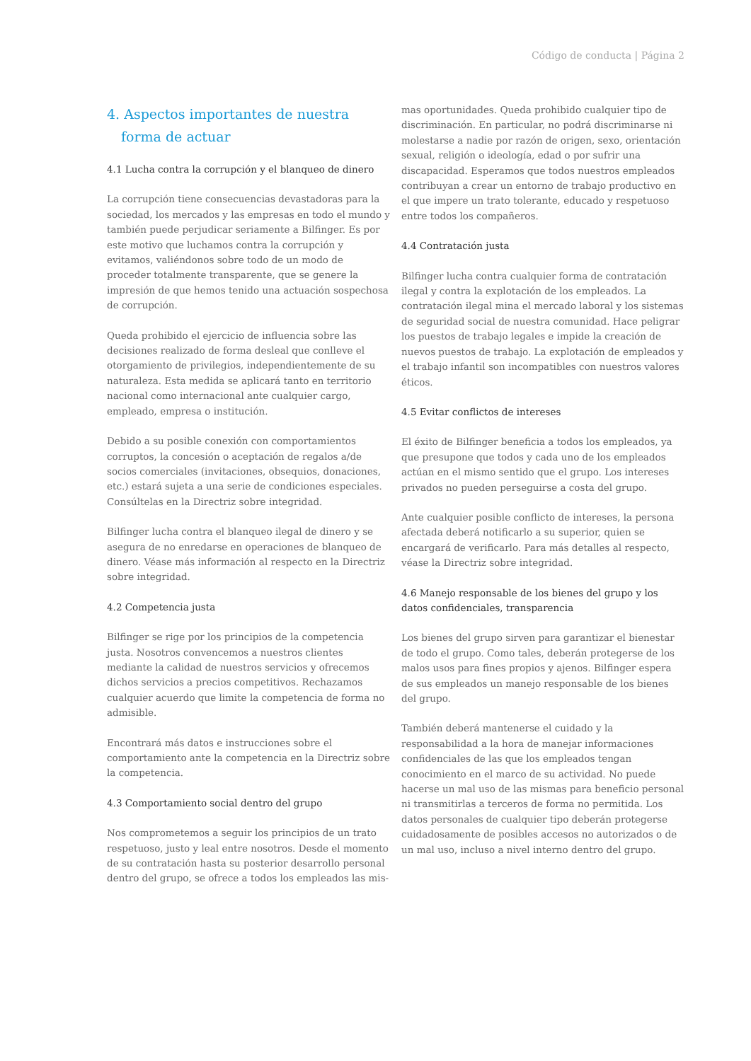Código de conducta | Página 2
4. Aspectos importantes de nuestra forma de actuar
4.1 Lucha contra la corrupción y el blanqueo de dinero
La corrupción tiene consecuencias devastadoras para la sociedad, los mercados y las empresas en todo el mundo y también puede perjudicar seriamente a Bilfinger. Es por este motivo que luchamos contra la corrupción y evitamos, valiéndonos sobre todo de un modo de proceder totalmente transparente, que se genere la impresión de que hemos tenido una actuación sospechosa de corrupción.
Queda prohibido el ejercicio de influencia sobre las decisiones realizado de forma desleal que conlleve el otorgamiento de privilegios, independientemente de su naturaleza. Esta medida se aplicará tanto en territorio nacional como internacional ante cualquier cargo, empleado, empresa o institución.
Debido a su posible conexión con comportamientos corruptos, la concesión o aceptación de regalos a/de socios comerciales (invitaciones, obsequios, donaciones, etc.) estará sujeta a una serie de condiciones especiales. Consúltelas en la Directriz sobre integridad.
Bilfinger lucha contra el blanqueo ilegal de dinero y se asegura de no enredarse en operaciones de blanqueo de dinero. Véase más información al respecto en la Directriz sobre integridad.
4.2 Competencia justa
Bilfinger se rige por los principios de la competencia justa. Nosotros convencemos a nuestros clientes mediante la calidad de nuestros servicios y ofrecemos dichos servicios a precios competitivos. Rechazamos cualquier acuerdo que limite la competencia de forma no admisible.
Encontrará más datos e instrucciones sobre el comportamiento ante la competencia en la Directriz sobre la competencia.
4.3 Comportamiento social dentro del grupo
Nos comprometemos a seguir los principios de un trato respetuoso, justo y leal entre nosotros. Desde el momento de su contratación hasta su posterior desarrollo personal dentro del grupo, se ofrece a todos los empleados las mis-
mas oportunidades. Queda prohibido cualquier tipo de discriminación. En particular, no podrá discriminarse ni molestarse a nadie por razón de origen, sexo, orientación sexual, religión o ideología, edad o por sufrir una discapacidad. Esperamos que todos nuestros empleados contribuyan a crear un entorno de trabajo productivo en el que impere un trato tolerante, educado y respetuoso entre todos los compañeros.
4.4 Contratación justa
Bilfinger lucha contra cualquier forma de contratación ilegal y contra la explotación de los empleados. La contratación ilegal mina el mercado laboral y los sistemas de seguridad social de nuestra comunidad. Hace peligrar los puestos de trabajo legales e impide la creación de nuevos puestos de trabajo. La explotación de empleados y el trabajo infantil son incompatibles con nuestros valores éticos.
4.5 Evitar conflictos de intereses
El éxito de Bilfinger beneficia a todos los empleados, ya que presupone que todos y cada uno de los empleados actúan en el mismo sentido que el grupo. Los intereses privados no pueden perseguirse a costa del grupo.
Ante cualquier posible conflicto de intereses, la persona afectada deberá notificarlo a su superior, quien se encargará de verificarlo. Para más detalles al respecto, véase la Directriz sobre integridad.
4.6 Manejo responsable de los bienes del grupo y los datos confidenciales, transparencia
Los bienes del grupo sirven para garantizar el bienestar de todo el grupo. Como tales, deberán protegerse de los malos usos para fines propios y ajenos. Bilfinger espera de sus empleados un manejo responsable de los bienes del grupo.
También deberá mantenerse el cuidado y la responsabilidad a la hora de manejar informaciones confidenciales de las que los empleados tengan conocimiento en el marco de su actividad. No puede hacerse un mal uso de las mismas para beneficio personal ni transmitirlas a terceros de forma no permitida. Los datos personales de cualquier tipo deberán protegerse cuidadosamente de posibles accesos no autorizados o de un mal uso, incluso a nivel interno dentro del grupo.